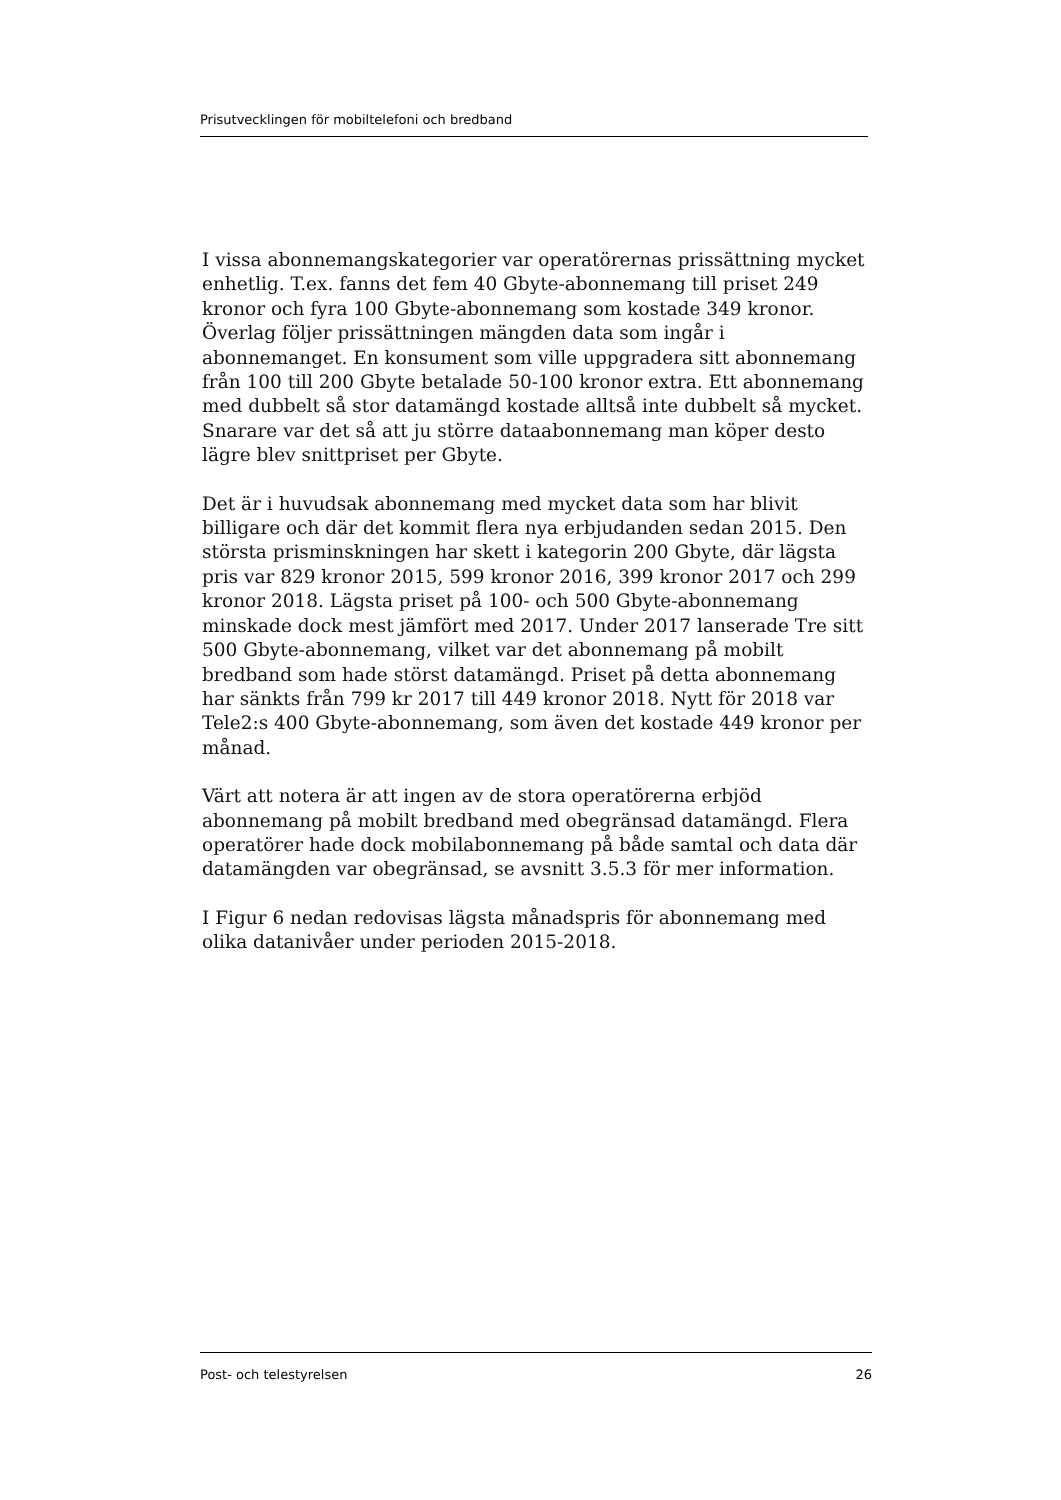Prisutvecklingen för mobiltelefoni och bredband
I vissa abonnemangskategorier var operatörernas prissättning mycket enhetlig. T.ex. fanns det fem 40 Gbyte-abonnemang till priset 249 kronor och fyra 100 Gbyte-abonnemang som kostade 349 kronor. Överlag följer prissättningen mängden data som ingår i abonnemanget. En konsument som ville uppgradera sitt abonnemang från 100 till 200 Gbyte betalade 50-100 kronor extra. Ett abonnemang med dubbelt så stor datamängd kostade alltså inte dubbelt så mycket. Snarare var det så att ju större dataabonnemang man köper desto lägre blev snittpriset per Gbyte.
Det är i huvudsak abonnemang med mycket data som har blivit billigare och där det kommit flera nya erbjudanden sedan 2015. Den största prisminskningen har skett i kategorin 200 Gbyte, där lägsta pris var 829 kronor 2015, 599 kronor 2016, 399 kronor 2017 och 299 kronor 2018. Lägsta priset på 100- och 500 Gbyte-abonnemang minskade dock mest jämfört med 2017. Under 2017 lanserade Tre sitt 500 Gbyte-abonnemang, vilket var det abonnemang på mobilt bredband som hade störst datamängd. Priset på detta abonnemang har sänkts från 799 kr 2017 till 449 kronor 2018. Nytt för 2018 var Tele2:s 400 Gbyte-abonnemang, som även det kostade 449 kronor per månad.
Värt att notera är att ingen av de stora operatörerna erbjöd abonnemang på mobilt bredband med obegränsad datamängd. Flera operatörer hade dock mobilabonnemang på både samtal och data där datamängden var obegränsad, se avsnitt 3.5.3 för mer information.
I Figur 6 nedan redovisas lägsta månadspris för abonnemang med olika datanivåer under perioden 2015-2018.
Post- och telestyrelsen 26